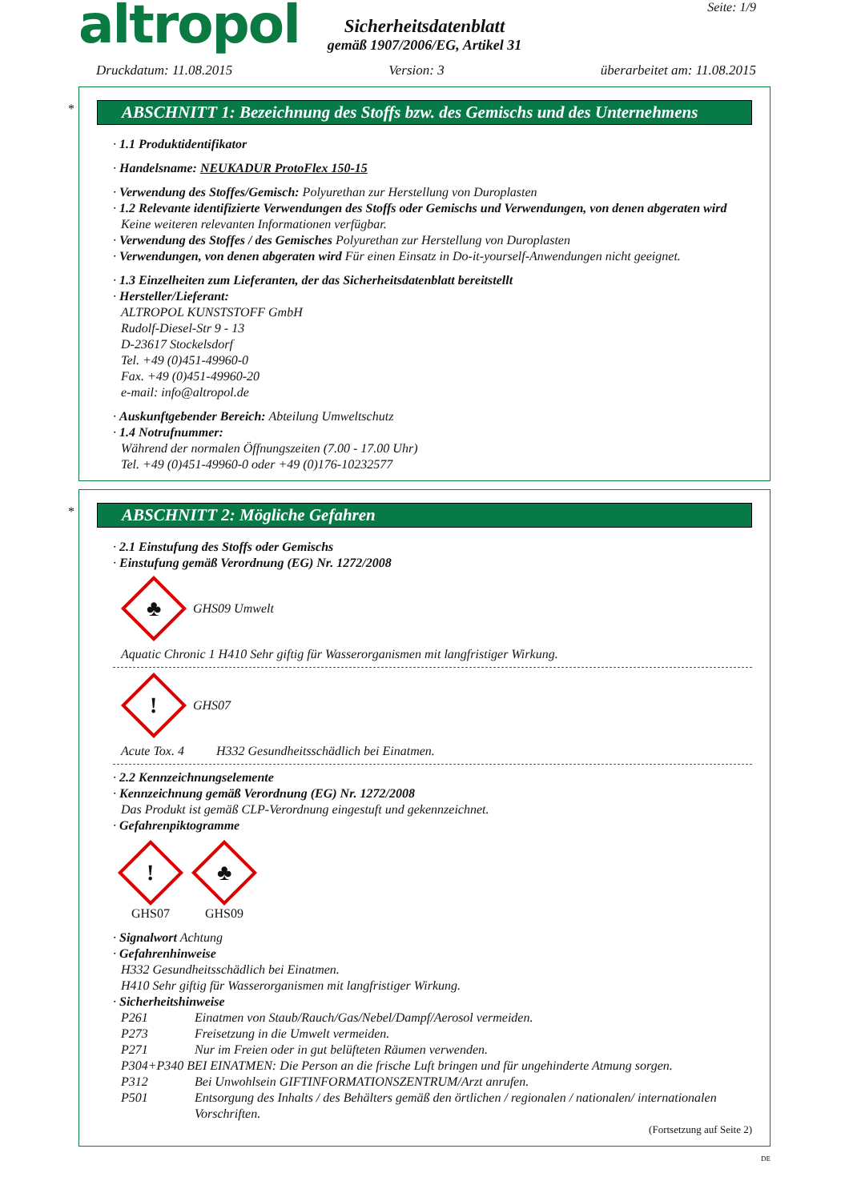altropol
Sicherheitsdatenblatt
gemäß 1907/2006/EG, Artikel 31
Seite: 1/9
Druckdatum: 11.08.2015 Version: 3 überarbeitet am: 11.08.2015
*
ABSCHNITT 1: Bezeichnung des Stoffs bzw. des Gemischs und des Unternehmens
· 1.1 Produktidentifikator
· Handelsname: NEUKADUR ProtoFlex 150-15
· Verwendung des Stoffes/Gemisch: Polyurethan zur Herstellung von Duroplasten
· 1.2 Relevante identifizierte Verwendungen des Stoffs oder Gemischs und Verwendungen, von denen abgeraten wird
Keine weiteren relevanten Informationen verfügbar.
· Verwendung des Stoffes / des Gemisches Polyurethan zur Herstellung von Duroplasten
· Verwendungen, von denen abgeraten wird Für einen Einsatz in Do-it-yourself-Anwendungen nicht geeignet.
· 1.3 Einzelheiten zum Lieferanten, der das Sicherheitsdatenblatt bereitstellt
· Hersteller/Lieferant:
ALTROPOL KUNSTSTOFF GmbH
Rudolf-Diesel-Str 9 - 13
D-23617 Stockelsdorf
Tel. +49 (0)451-49960-0
Fax. +49 (0)451-49960-20
e-mail: info@altropol.de
· Auskunftgebender Bereich: Abteilung Umweltschutz
· 1.4 Notrufnummer:
Während der normalen Öffnungszeiten (7.00 - 17.00 Uhr)
Tel. +49 (0)451-49960-0 oder +49 (0)176-10232577
*
ABSCHNITT 2: Mögliche Gefahren
· 2.1 Einstufung des Stoffs oder Gemischs
· Einstufung gemäß Verordnung (EG) Nr. 1272/2008
♣
GHS09 Umwelt
Aquatic Chronic 1 H410 Sehr giftig für Wasserorganismen mit langfristiger Wirkung.
!
GHS07
Acute Tox. 4 H332 Gesundheitsschädlich bei Einatmen.
· 2.2 Kennzeichnungselemente
· Kennzeichnung gemäß Verordnung (EG) Nr. 1272/2008
Das Produkt ist gemäß CLP-Verordnung eingestuft und gekennzeichnet.
· Gefahrenpiktogramme
!
GHS07
♣
GHS09
· Signalwort Achtung
· Gefahrenhinweise
H332 Gesundheitsschädlich bei Einatmen.
H410 Sehr giftig für Wasserorganismen mit langfristiger Wirkung.
· Sicherheitshinweise
P261 Einatmen von Staub/Rauch/Gas/Nebel/Dampf/Aerosol vermeiden.
P273 Freisetzung in die Umwelt vermeiden.
P271 Nur im Freien oder in gut belüfteten Räumen verwenden.
P304+P340 BEI EINATMEN: Die Person an die frische Luft bringen und für ungehinderte Atmung sorgen.
P312 Bei Unwohlsein GIFTINFORMATIONSZENTRUM/Arzt anrufen.
P501 Entsorgung des Inhalts / des Behälters gemäß den örtlichen / regionalen / nationalen/ internationalen Vorschriften.
(Fortsetzung auf Seite 2)
DE